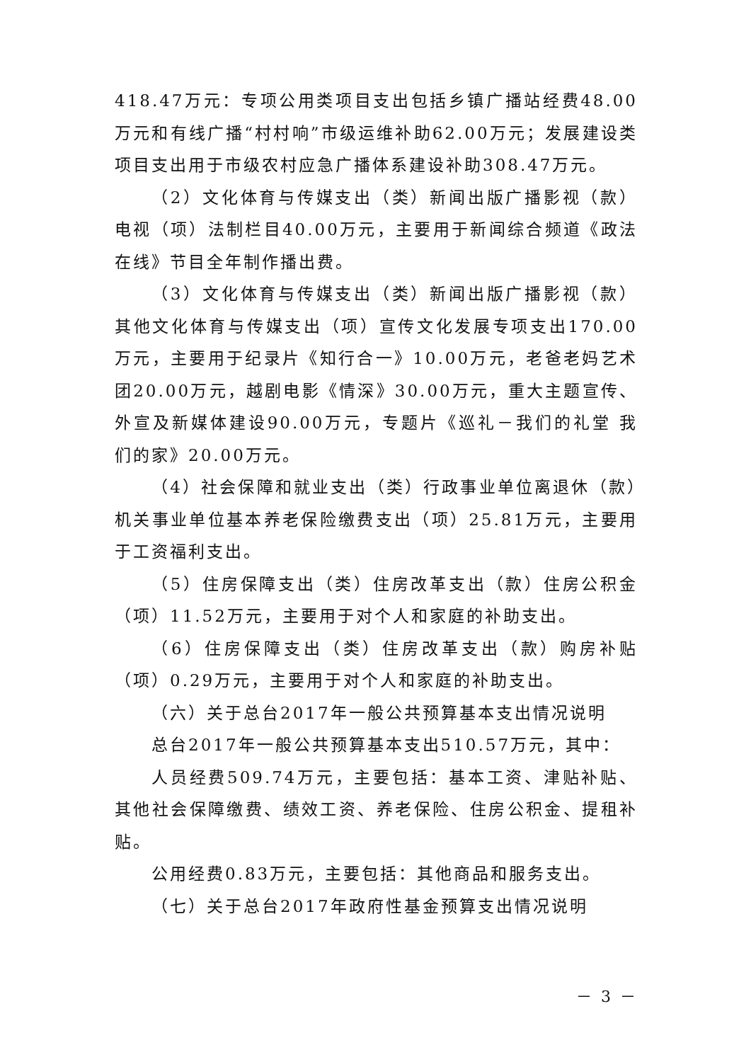418.47万元：专项公用类项目支出包括乡镇广播站经费48.00万元和有线广播“村村响”市级运维补助62.00万元；发展建设类项目支出用于市级农村应急广播体系建设补助308.47万元。
（2）文化体育与传媒支出（类）新闻出版广播影视（款）电视（项）法制栏目40.00万元，主要用于新闻综合频道《政法在线》节目全年制作播出费。
（3）文化体育与传媒支出（类）新闻出版广播影视（款）其他文化体育与传媒支出（项）宣传文化发展专项支出170.00万元，主要用于纪录片《知行合一》10.00万元，老爸老妈艺术团20.00万元，越剧电影《情深》30.00万元，重大主题宣传、外宣及新媒体建设90.00万元，专题片《巡礼－我们的礼堂 我们的家》20.00万元。
（4）社会保障和就业支出（类）行政事业单位离退休（款）机关事业单位基本养老保险缴费支出（项）25.81万元，主要用于工资福利支出。
（5）住房保障支出（类）住房改革支出（款）住房公积金（项）11.52万元，主要用于对个人和家庭的补助支出。
（6）住房保障支出（类）住房改革支出（款）购房补贴（项）0.29万元，主要用于对个人和家庭的补助支出。
（六）关于总台2017年一般公共预算基本支出情况说明
总台2017年一般公共预算基本支出510.57万元，其中：
人员经费509.74万元，主要包括：基本工资、津贴补贴、其他社会保障缴费、绩效工资、养老保险、住房公积金、提租补贴。
公用经费0.83万元，主要包括：其他商品和服务支出。
（七）关于总台2017年政府性基金预算支出情况说明
－ 3 －